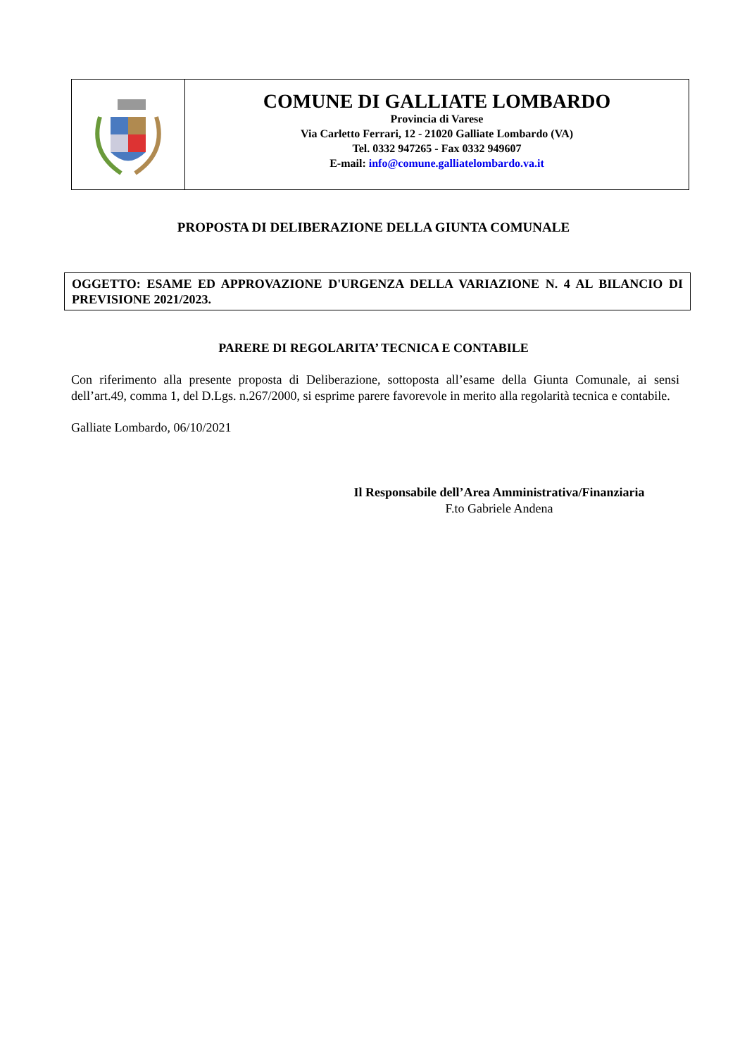COMUNE DI GALLIATE LOMBARDO
Provincia di Varese
Via Carletto Ferrari, 12 - 21020 Galliate Lombardo (VA)
Tel. 0332 947265 - Fax 0332 949607
E-mail: info@comune.galliatelombardo.va.it
PROPOSTA DI DELIBERAZIONE DELLA GIUNTA COMUNALE
OGGETTO: ESAME ED APPROVAZIONE D'URGENZA DELLA VARIAZIONE N. 4 AL BILANCIO DI PREVISIONE 2021/2023.
PARERE DI REGOLARITA’ TECNICA E CONTABILE
Con riferimento alla presente proposta di Deliberazione, sottoposta all’esame della Giunta Comunale, ai sensi dell’art.49, comma 1, del D.Lgs. n.267/2000, si esprime parere favorevole in merito alla regolarità tecnica e contabile.
Galliate Lombardo, 06/10/2021
Il Responsabile dell’Area Amministrativa/Finanziaria
F.to Gabriele Andena